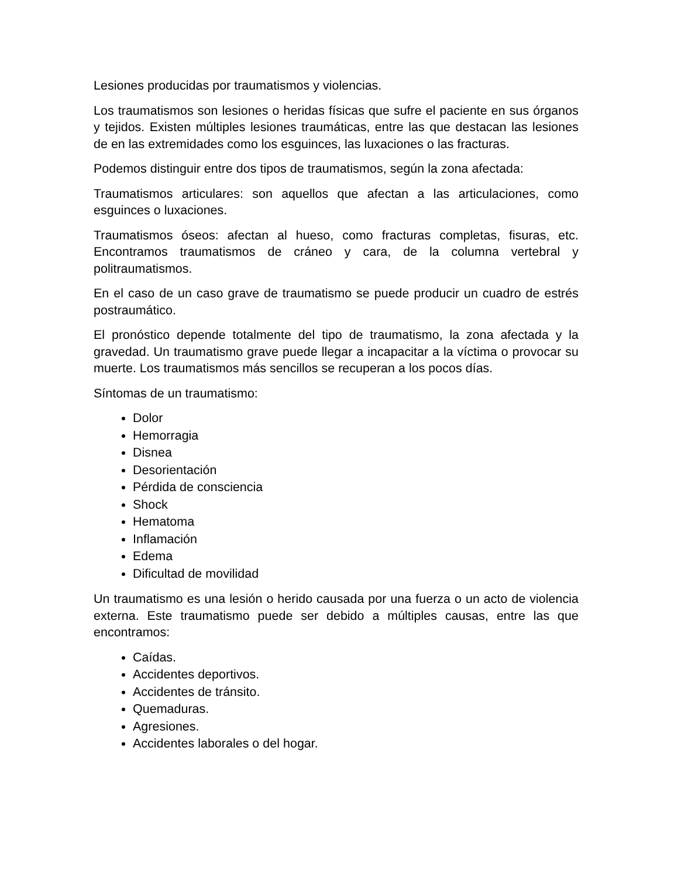Lesiones producidas por traumatismos y violencias.
Los traumatismos son lesiones o heridas físicas que sufre el paciente en sus órganos y tejidos. Existen múltiples lesiones traumáticas, entre las que destacan las lesiones de en las extremidades como los esguinces, las luxaciones o las fracturas.
Podemos distinguir entre dos tipos de traumatismos, según la zona afectada:
Traumatismos articulares: son aquellos que afectan a las articulaciones, como esguinces o luxaciones.
Traumatismos óseos: afectan al hueso, como fracturas completas, fisuras, etc. Encontramos traumatismos de cráneo y cara, de la columna vertebral y politraumatismos.
En el caso de un caso grave de traumatismo se puede producir un cuadro de estrés postraumático.
El pronóstico depende totalmente del tipo de traumatismo, la zona afectada y la gravedad. Un traumatismo grave puede llegar a incapacitar a la víctima o provocar su muerte. Los traumatismos más sencillos se recuperan a los pocos días.
Síntomas de un traumatismo:
Dolor
Hemorragia
Disnea
Desorientación
Pérdida de consciencia
Shock
Hematoma
Inflamación
Edema
Dificultad de movilidad
Un traumatismo es una lesión o herido causada por una fuerza o un acto de violencia externa. Este traumatismo puede ser debido a múltiples causas, entre las que encontramos:
Caídas.
Accidentes deportivos.
Accidentes de tránsito.
Quemaduras.
Agresiones.
Accidentes laborales o del hogar.